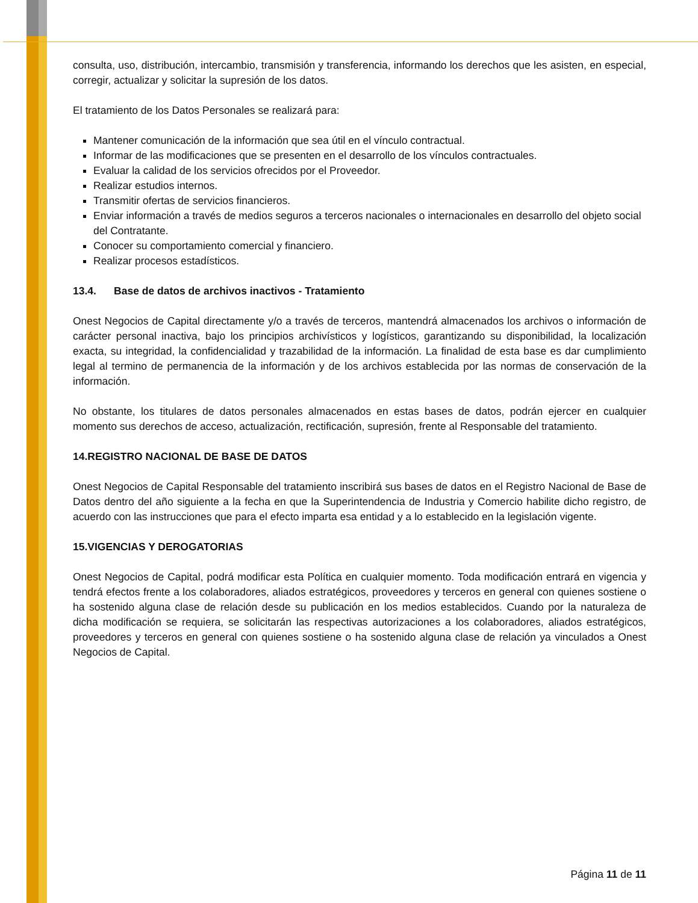consulta, uso, distribución, intercambio, transmisión y transferencia, informando los derechos que les asisten, en especial, corregir, actualizar y solicitar la supresión de los datos.
El tratamiento de los Datos Personales se realizará para:
Mantener comunicación de la información que sea útil en el vínculo contractual.
Informar de las modificaciones que se presenten en el desarrollo de los vínculos contractuales.
Evaluar la calidad de los servicios ofrecidos por el Proveedor.
Realizar estudios internos.
Transmitir ofertas de servicios financieros.
Enviar información a través de medios seguros a terceros nacionales o internacionales en desarrollo del objeto social del Contratante.
Conocer su comportamiento comercial y financiero.
Realizar procesos estadísticos.
13.4. Base de datos de archivos inactivos - Tratamiento
Onest Negocios de Capital directamente y/o a través de terceros, mantendrá almacenados los archivos o información de carácter personal inactiva, bajo los principios archivísticos y logísticos, garantizando su disponibilidad, la localización exacta, su integridad, la confidencialidad y trazabilidad de la información. La finalidad de esta base es dar cumplimiento legal al termino de permanencia de la información y de los archivos establecida por las normas de conservación de la información.
No obstante, los titulares de datos personales almacenados en estas bases de datos, podrán ejercer en cualquier momento sus derechos de acceso, actualización, rectificación, supresión, frente al Responsable del tratamiento.
14.REGISTRO NACIONAL DE BASE DE DATOS
Onest Negocios de Capital Responsable del tratamiento inscribirá sus bases de datos en el Registro Nacional de Base de Datos dentro del año siguiente a la fecha en que la Superintendencia de Industria y Comercio habilite dicho registro, de acuerdo con las instrucciones que para el efecto imparta esa entidad y a lo establecido en la legislación vigente.
15.VIGENCIAS Y DEROGATORIAS
Onest Negocios de Capital, podrá modificar esta Política en cualquier momento. Toda modificación entrará en vigencia y tendrá efectos frente a los colaboradores, aliados estratégicos, proveedores y terceros en general con quienes sostiene o ha sostenido alguna clase de relación desde su publicación en los medios establecidos. Cuando por la naturaleza de dicha modificación se requiera, se solicitarán las respectivas autorizaciones a los colaboradores, aliados estratégicos, proveedores y terceros en general con quienes sostiene o ha sostenido alguna clase de relación ya vinculados a Onest Negocios de Capital.
Página 11 de 11